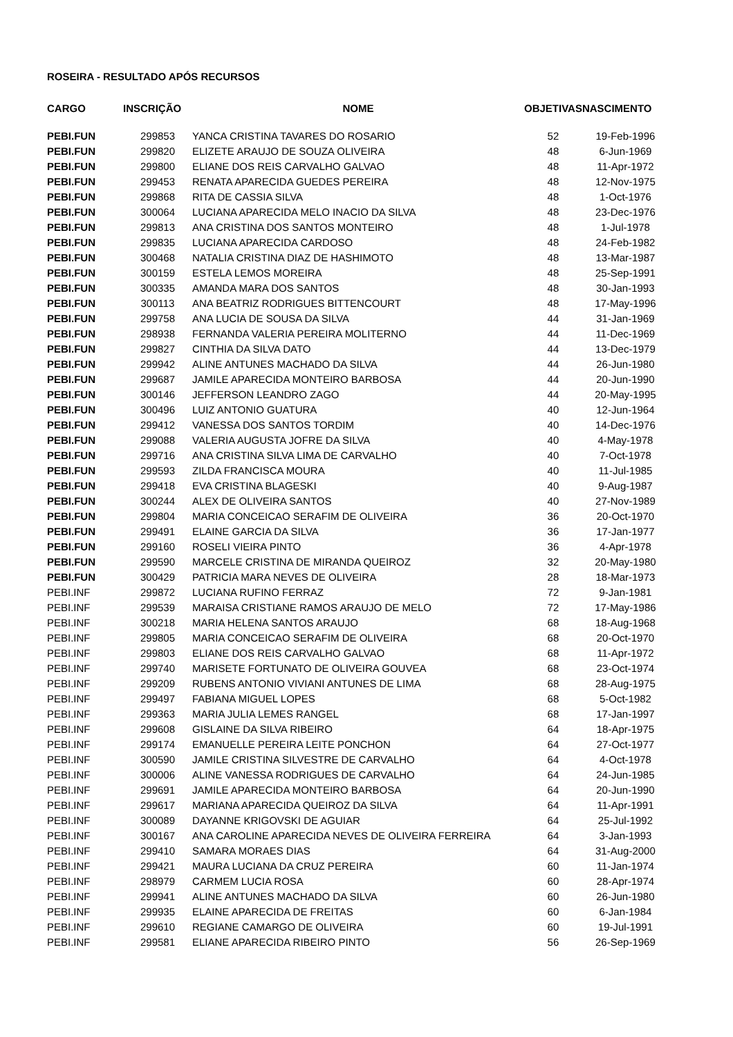ROSEIRA - RESULTADO APÓS RECURSOS
| CARGO | INSCRIÇÃO | NOME | OBJETIVAS | NASCIMENTO |
| --- | --- | --- | --- | --- |
| PEBI.FUN | 299853 | YANCA CRISTINA TAVARES DO ROSARIO | 52 | 19-Feb-1996 |
| PEBI.FUN | 299820 | ELIZETE ARAUJO DE SOUZA OLIVEIRA | 48 | 6-Jun-1969 |
| PEBI.FUN | 299800 | ELIANE DOS REIS CARVALHO GALVAO | 48 | 11-Apr-1972 |
| PEBI.FUN | 299453 | RENATA APARECIDA GUEDES PEREIRA | 48 | 12-Nov-1975 |
| PEBI.FUN | 299868 | RITA DE CASSIA SILVA | 48 | 1-Oct-1976 |
| PEBI.FUN | 300064 | LUCIANA APARECIDA MELO INACIO DA SILVA | 48 | 23-Dec-1976 |
| PEBI.FUN | 299813 | ANA CRISTINA DOS SANTOS MONTEIRO | 48 | 1-Jul-1978 |
| PEBI.FUN | 299835 | LUCIANA APARECIDA CARDOSO | 48 | 24-Feb-1982 |
| PEBI.FUN | 300468 | NATALIA CRISTINA DIAZ DE HASHIMOTO | 48 | 13-Mar-1987 |
| PEBI.FUN | 300159 | ESTELA LEMOS MOREIRA | 48 | 25-Sep-1991 |
| PEBI.FUN | 300335 | AMANDA MARA DOS SANTOS | 48 | 30-Jan-1993 |
| PEBI.FUN | 300113 | ANA BEATRIZ RODRIGUES BITTENCOURT | 48 | 17-May-1996 |
| PEBI.FUN | 299758 | ANA LUCIA DE SOUSA DA SILVA | 44 | 31-Jan-1969 |
| PEBI.FUN | 298938 | FERNANDA VALERIA PEREIRA MOLITERNO | 44 | 11-Dec-1969 |
| PEBI.FUN | 299827 | CINTHIA DA SILVA DATO | 44 | 13-Dec-1979 |
| PEBI.FUN | 299942 | ALINE ANTUNES MACHADO DA SILVA | 44 | 26-Jun-1980 |
| PEBI.FUN | 299687 | JAMILE APARECIDA MONTEIRO BARBOSA | 44 | 20-Jun-1990 |
| PEBI.FUN | 300146 | JEFFERSON LEANDRO ZAGO | 44 | 20-May-1995 |
| PEBI.FUN | 300496 | LUIZ ANTONIO GUATURA | 40 | 12-Jun-1964 |
| PEBI.FUN | 299412 | VANESSA DOS SANTOS TORDIM | 40 | 14-Dec-1976 |
| PEBI.FUN | 299088 | VALERIA AUGUSTA JOFRE DA SILVA | 40 | 4-May-1978 |
| PEBI.FUN | 299716 | ANA CRISTINA SILVA LIMA DE CARVALHO | 40 | 7-Oct-1978 |
| PEBI.FUN | 299593 | ZILDA FRANCISCA MOURA | 40 | 11-Jul-1985 |
| PEBI.FUN | 299418 | EVA CRISTINA BLAGESKI | 40 | 9-Aug-1987 |
| PEBI.FUN | 300244 | ALEX DE OLIVEIRA SANTOS | 40 | 27-Nov-1989 |
| PEBI.FUN | 299804 | MARIA CONCEICAO SERAFIM DE OLIVEIRA | 36 | 20-Oct-1970 |
| PEBI.FUN | 299491 | ELAINE GARCIA DA SILVA | 36 | 17-Jan-1977 |
| PEBI.FUN | 299160 | ROSELI VIEIRA PINTO | 36 | 4-Apr-1978 |
| PEBI.FUN | 299590 | MARCELE CRISTINA DE MIRANDA QUEIROZ | 32 | 20-May-1980 |
| PEBI.FUN | 300429 | PATRICIA MARA NEVES DE OLIVEIRA | 28 | 18-Mar-1973 |
| PEBI.INF | 299872 | LUCIANA RUFINO FERRAZ | 72 | 9-Jan-1981 |
| PEBI.INF | 299539 | MARAISA CRISTIANE RAMOS ARAUJO DE MELO | 72 | 17-May-1986 |
| PEBI.INF | 300218 | MARIA HELENA SANTOS ARAUJO | 68 | 18-Aug-1968 |
| PEBI.INF | 299805 | MARIA CONCEICAO SERAFIM DE OLIVEIRA | 68 | 20-Oct-1970 |
| PEBI.INF | 299803 | ELIANE DOS REIS CARVALHO GALVAO | 68 | 11-Apr-1972 |
| PEBI.INF | 299740 | MARISETE FORTUNATO DE OLIVEIRA GOUVEA | 68 | 23-Oct-1974 |
| PEBI.INF | 299209 | RUBENS ANTONIO VIVIANI ANTUNES DE LIMA | 68 | 28-Aug-1975 |
| PEBI.INF | 299497 | FABIANA MIGUEL LOPES | 68 | 5-Oct-1982 |
| PEBI.INF | 299363 | MARIA JULIA LEMES RANGEL | 68 | 17-Jan-1997 |
| PEBI.INF | 299608 | GISLAINE DA SILVA RIBEIRO | 64 | 18-Apr-1975 |
| PEBI.INF | 299174 | EMANUELLE PEREIRA LEITE PONCHON | 64 | 27-Oct-1977 |
| PEBI.INF | 300590 | JAMILE CRISTINA SILVESTRE DE CARVALHO | 64 | 4-Oct-1978 |
| PEBI.INF | 300006 | ALINE VANESSA RODRIGUES DE CARVALHO | 64 | 24-Jun-1985 |
| PEBI.INF | 299691 | JAMILE APARECIDA MONTEIRO BARBOSA | 64 | 20-Jun-1990 |
| PEBI.INF | 299617 | MARIANA APARECIDA QUEIROZ DA SILVA | 64 | 11-Apr-1991 |
| PEBI.INF | 300089 | DAYANNE KRIGOVSKI DE AGUIAR | 64 | 25-Jul-1992 |
| PEBI.INF | 300167 | ANA CAROLINE APARECIDA NEVES DE OLIVEIRA FERREIRA | 64 | 3-Jan-1993 |
| PEBI.INF | 299410 | SAMARA MORAES DIAS | 64 | 31-Aug-2000 |
| PEBI.INF | 299421 | MAURA LUCIANA DA CRUZ PEREIRA | 60 | 11-Jan-1974 |
| PEBI.INF | 298979 | CARMEM LUCIA ROSA | 60 | 28-Apr-1974 |
| PEBI.INF | 299941 | ALINE ANTUNES MACHADO DA SILVA | 60 | 26-Jun-1980 |
| PEBI.INF | 299935 | ELAINE APARECIDA DE FREITAS | 60 | 6-Jan-1984 |
| PEBI.INF | 299610 | REGIANE CAMARGO DE OLIVEIRA | 60 | 19-Jul-1991 |
| PEBI.INF | 299581 | ELIANE APARECIDA RIBEIRO PINTO | 56 | 26-Sep-1969 |